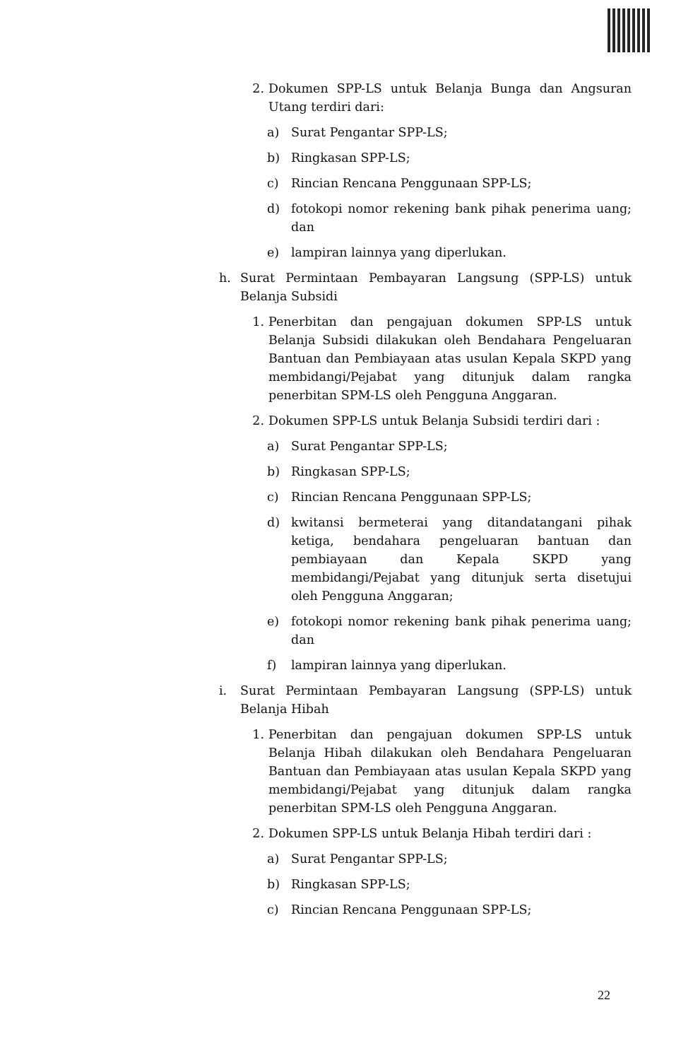2. Dokumen SPP-LS untuk Belanja Bunga dan Angsuran Utang terdiri dari:
a) Surat Pengantar SPP-LS;
b) Ringkasan SPP-LS;
c) Rincian Rencana Penggunaan SPP-LS;
d) fotokopi nomor rekening bank pihak penerima uang; dan
e) lampiran lainnya yang diperlukan.
h. Surat Permintaan Pembayaran Langsung (SPP-LS) untuk Belanja Subsidi
1. Penerbitan dan pengajuan dokumen SPP-LS untuk Belanja Subsidi dilakukan oleh Bendahara Pengeluaran Bantuan dan Pembiayaan atas usulan Kepala SKPD yang membidangi/Pejabat yang ditunjuk dalam rangka penerbitan SPM-LS oleh Pengguna Anggaran.
2. Dokumen SPP-LS untuk Belanja Subsidi terdiri dari :
a) Surat Pengantar SPP-LS;
b) Ringkasan SPP-LS;
c) Rincian Rencana Penggunaan SPP-LS;
d) kwitansi bermeterai yang ditandatangani pihak ketiga, bendahara pengeluaran bantuan dan pembiayaan dan Kepala SKPD yang membidangi/Pejabat yang ditunjuk serta disetujui oleh Pengguna Anggaran;
e) fotokopi nomor rekening bank pihak penerima uang; dan
f) lampiran lainnya yang diperlukan.
i. Surat Permintaan Pembayaran Langsung (SPP-LS) untuk Belanja Hibah
1. Penerbitan dan pengajuan dokumen SPP-LS untuk Belanja Hibah dilakukan oleh Bendahara Pengeluaran Bantuan dan Pembiayaan atas usulan Kepala SKPD yang membidangi/Pejabat yang ditunjuk dalam rangka penerbitan SPM-LS oleh Pengguna Anggaran.
2. Dokumen SPP-LS untuk Belanja Hibah terdiri dari :
a) Surat Pengantar SPP-LS;
b) Ringkasan SPP-LS;
c) Rincian Rencana Penggunaan SPP-LS;
22